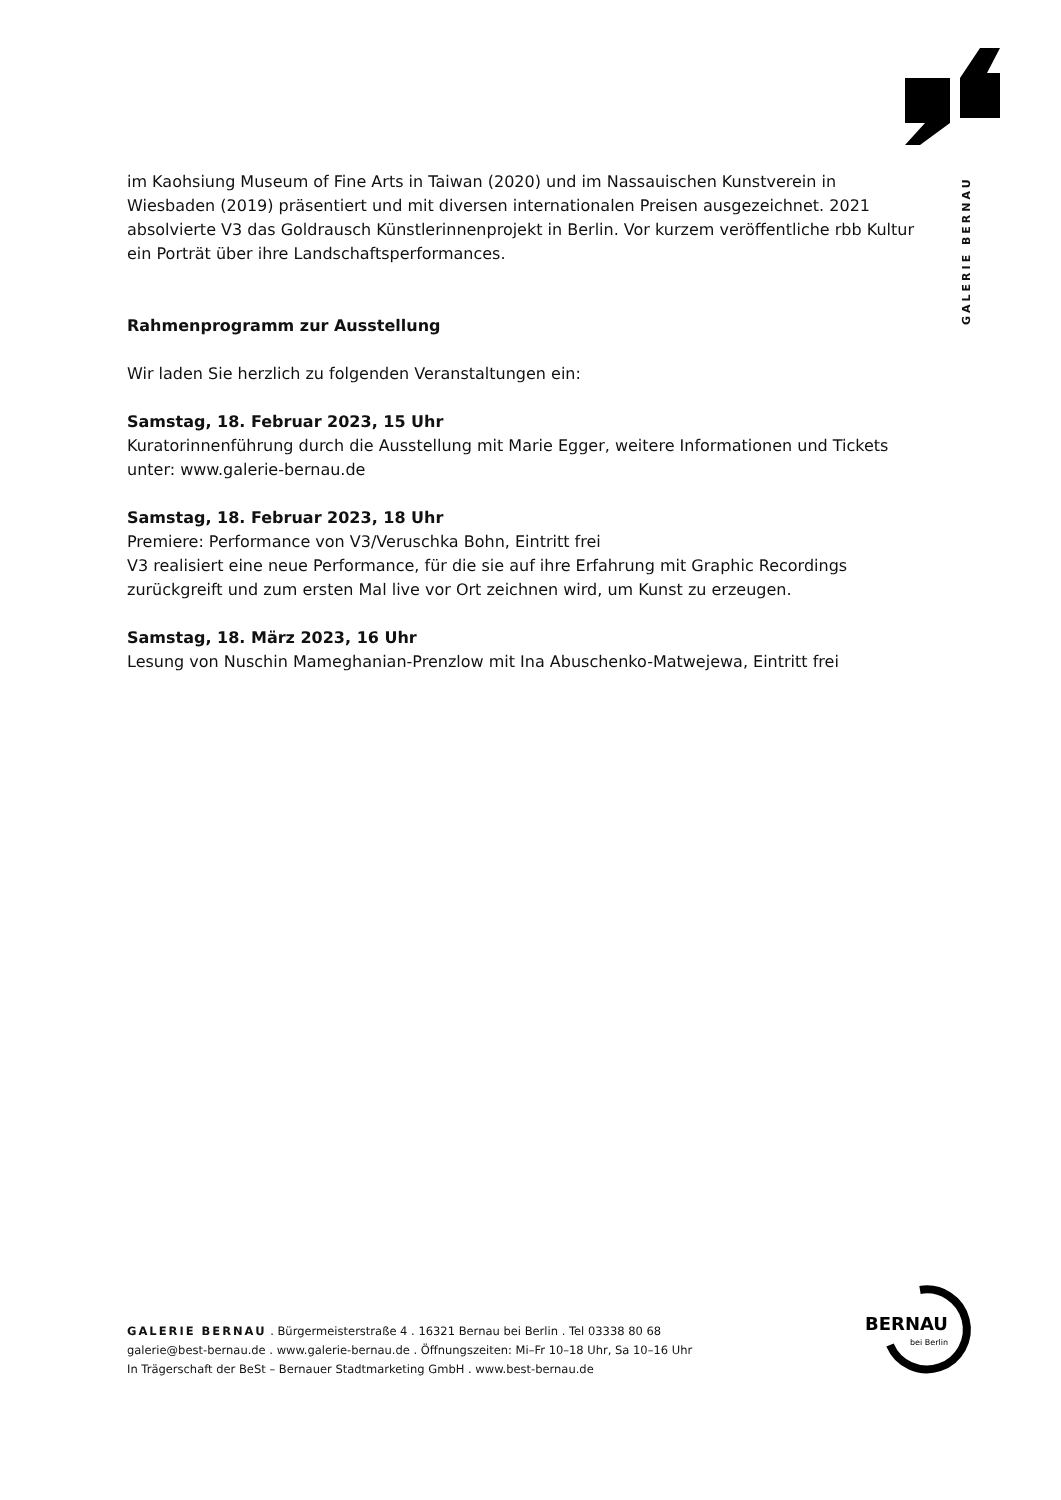GALERIE BERNAU
im Kaohsiung Museum of Fine Arts in Taiwan (2020) und im Nassauischen Kunstverein in Wiesbaden (2019) präsentiert und mit diversen internationalen Preisen ausgezeichnet. 2021 absolvierte V3 das Goldrausch Künstlerinnenprojekt in Berlin. Vor kurzem veröffentliche rbb Kultur ein Porträt über ihre Landschaftsperformances.
Rahmenprogramm zur Ausstellung
Wir laden Sie herzlich zu folgenden Veranstaltungen ein:
Samstag, 18. Februar 2023, 15 Uhr
Kuratorinnenführung durch die Ausstellung mit Marie Egger, weitere Informationen und Tickets unter: www.galerie-bernau.de
Samstag, 18. Februar 2023, 18 Uhr
Premiere: Performance von V3/Veruschka Bohn, Eintritt frei
V3 realisiert eine neue Performance, für die sie auf ihre Erfahrung mit Graphic Recordings zurückgreift und zum ersten Mal live vor Ort zeichnen wird, um Kunst zu erzeugen.
Samstag, 18. März 2023, 16 Uhr
Lesung von Nuschin Mameghanian-Prenzlow mit Ina Abuschenko-Matwejewa, Eintritt frei
BERNAU
bei Berlin
GALERIE BERNAU . Bürgermeisterstraße 4 . 16321 Bernau bei Berlin . Tel 03338 80 68
galerie@best-bernau.de . www.galerie-bernau.de . Öffnungszeiten: Mi–Fr 10–18 Uhr, Sa 10–16 Uhr
In Trägerschaft der BeSt – Bernauer Stadtmarketing GmbH . www.best-bernau.de